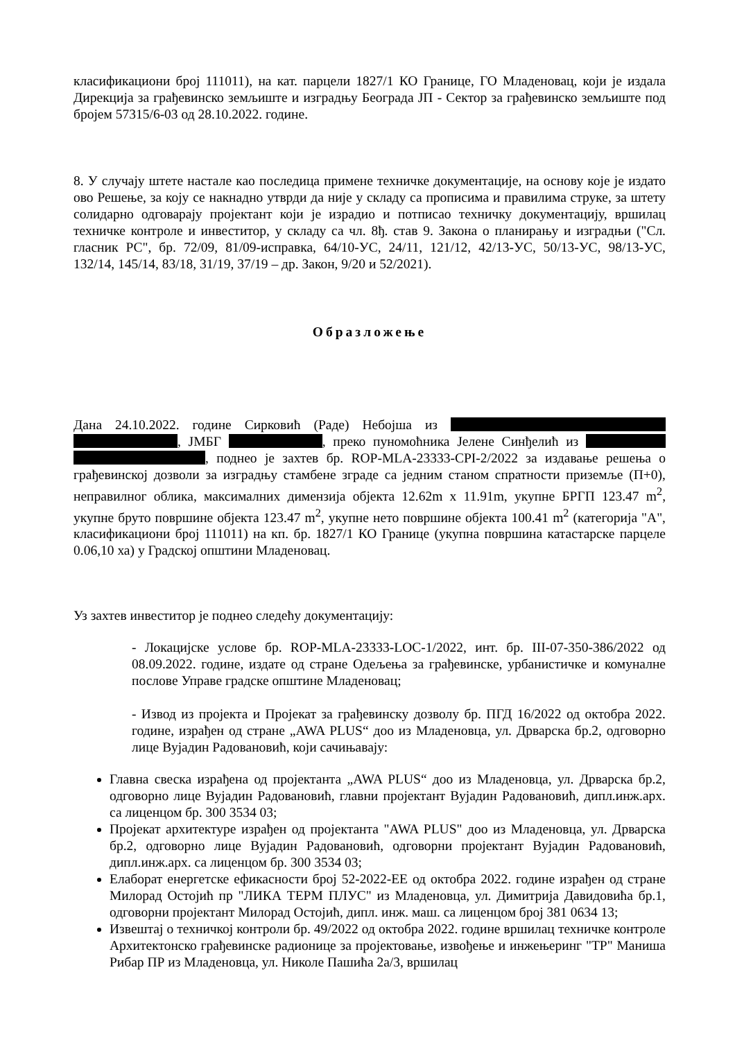класификациони број 111011), на кат. парцели 1827/1 КО Границе, ГО Младеновац, који је издала Дирекција за грађевинско земљиште и изградњу Београда ЈП - Сектор за грађевинско земљиште под бројем 57315/6-03 од 28.10.2022. године.
8. У случају штете настале као последица примене техничке документације, на основу које је издато ово Решење, за коју се накнадно утврди да није у складу са прописима и правилима струке, за штету солидарно одговарају пројектант који је израдио и потписао техничку документацију, вршилац техничке контроле и инвеститор, у складу са чл. 8ђ. став 9. Закона о планирању и изградњи ("Сл. гласник РС", бр. 72/09, 81/09-исправка, 64/10-УС, 24/11, 121/12, 42/13-УС, 50/13-УС, 98/13-УС, 132/14, 145/14, 83/18, 31/19, 37/19 – др. Закон, 9/20 и 52/2021).
Образложење
Дана 24.10.2022. године Сирковић (Раде) Небојша из , ЈМБГ , преко пуномоћника Јелене Синђелић из , поднео је захтев бр. ROP-MLA-23333-CPI-2/2022 за издавање решења о грађевинској дозволи за изградњу стамбене зграде са једним станом спратности приземље (П+0), неправилног облика, максималних димензија објекта 12.62m x 11.91m, укупне БРГП 123.47 m<sup>2</sup>, укупне бруто површине објекта 123.47 m<sup>2</sup>, укупне нето површине објекта 100.41 m<sup>2</sup> (категорија "А", класификациони број 111011) на кп. бр. 1827/1 КО Границе (укупна површина катастарске парцеле 0.06,10 ха) у Градској општини Младеновац.
Уз захтев инвеститор је поднео следећу документацију:
- Локацијске услове бр. ROP-MLA-23333-LOC-1/2022, инт. бр. III-07-350-386/2022 од 08.09.2022. године, издате од стране Одељења за грађевинске, урбанистичке и комуналне послове Управе градске општине Младеновац;
- Извод из пројекта и Пројекат за грађевинску дозволу бр. ПГД 16/2022 од октобра 2022. године, израђен од стране „AWA PLUS“ доо из Младеновца, ул. Дрварска бр.2, одговорно лице Вујадин Радовановић, који сачињавају:
Главна свеска израђена од пројектанта „AWA PLUS“ доо из Младеновца, ул. Дрварска бр.2, одговорно лице Вујадин Радовановић, главни пројектант Вујадин Радовановић, дипл.инж.арх. са лиценцом бр. 300 3534 03;
Пројекат архитектуре израђен од пројектанта "AWA PLUS" доо из Младеновца, ул. Дрварска бр.2, одговорно лице Вујадин Радовановић, одговорни пројектант Вујадин Радовановић, дипл.инж.арх. са лиценцом бр. 300 3534 03;
Елаборат енергетске ефикасности број 52-2022-ЕЕ од октобра 2022. године израђен од стране Милорад Остојић пр "ЛИКА ТЕРМ ПЛУС" из Младеновца, ул. Димитрија Давидовића бр.1, одговорни пројектант Милорад Остојић, дипл. инж. маш. са лиценцом број 381 0634 13;
Извештај о техничкој контроли бр. 49/2022 од октобра 2022. године вршилац техничке контроле Архитектонско грађевинске радионице за пројектовање, извођење и инжењеринг "ТР" Маниша Рибар ПР из Младеновца, ул. Николе Пашића 2а/3, вршилац